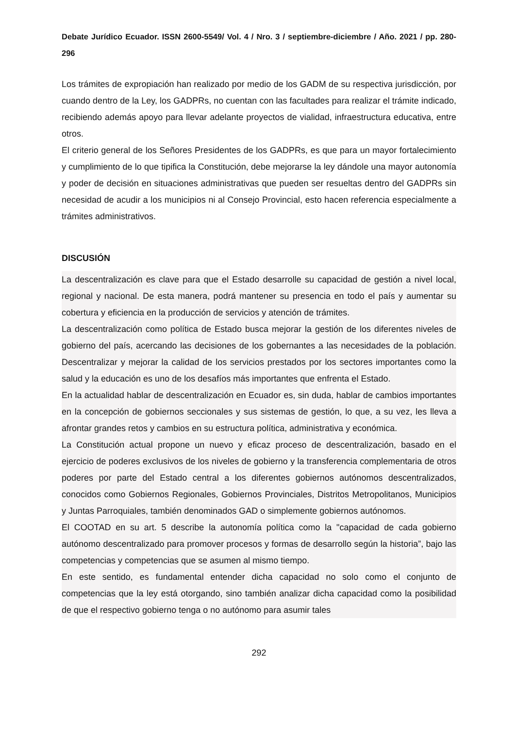Debate Jurídico Ecuador. ISSN 2600-5549/ Vol. 4 / Nro. 3 / septiembre-diciembre / Año. 2021 / pp. 280-296
Los trámites de expropiación han realizado por medio de los GADM de su respectiva jurisdicción, por cuando dentro de la Ley, los GADPRs, no cuentan con las facultades para realizar el trámite indicado, recibiendo además apoyo para llevar adelante proyectos de vialidad, infraestructura educativa, entre otros.
El criterio general de los Señores Presidentes de los GADPRs, es que para un mayor fortalecimiento y cumplimiento de lo que tipifica la Constitución, debe mejorarse la ley dándole una mayor autonomía y poder de decisión en situaciones administrativas que pueden ser resueltas dentro del GADPRs sin necesidad de acudir a los municipios ni al Consejo Provincial, esto hacen referencia especialmente a trámites administrativos.
DISCUSIÓN
La descentralización es clave para que el Estado desarrolle su capacidad de gestión a nivel local, regional y nacional. De esta manera, podrá mantener su presencia en todo el país y aumentar su cobertura y eficiencia en la producción de servicios y atención de trámites.
La descentralización como política de Estado busca mejorar la gestión de los diferentes niveles de gobierno del país, acercando las decisiones de los gobernantes a las necesidades de la población. Descentralizar y mejorar la calidad de los servicios prestados por los sectores importantes como la salud y la educación es uno de los desafíos más importantes que enfrenta el Estado.
En la actualidad hablar de descentralización en Ecuador es, sin duda, hablar de cambios importantes en la concepción de gobiernos seccionales y sus sistemas de gestión, lo que, a su vez, les lleva a afrontar grandes retos y cambios en su estructura política, administrativa y económica.
La Constitución actual propone un nuevo y eficaz proceso de descentralización, basado en el ejercicio de poderes exclusivos de los niveles de gobierno y la transferencia complementaria de otros poderes por parte del Estado central a los diferentes gobiernos autónomos descentralizados, conocidos como Gobiernos Regionales, Gobiernos Provinciales, Distritos Metropolitanos, Municipios y Juntas Parroquiales, también denominados GAD o simplemente gobiernos autónomos.
El COOTAD en su art. 5 describe la autonomía política como la "capacidad de cada gobierno autónomo descentralizado para promover procesos y formas de desarrollo según la historia”, bajo las competencias y competencias que se asumen al mismo tiempo.
En este sentido, es fundamental entender dicha capacidad no solo como el conjunto de competencias que la ley está otorgando, sino también analizar dicha capacidad como la posibilidad de que el respectivo gobierno tenga o no autónomo para asumir tales
292